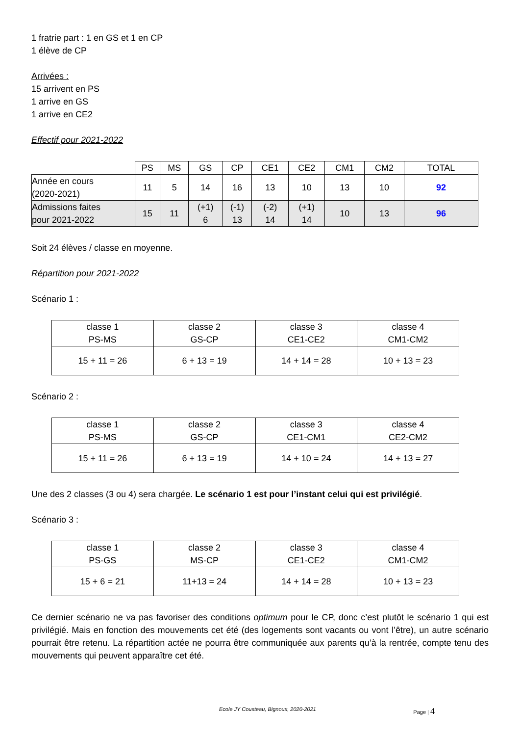1 fratrie part : 1 en GS et 1 en CP
1 élève de CP
Arrivées :
15 arrivent en PS
1 arrive en GS
1 arrive en CE2
Effectif pour 2021-2022
| | PS | MS | GS | CP | CE1 | CE2 | CM1 | CM2 | TOTAL |
| Année en cours (2020-2021) | 11 | 5 | 14 | 16 | 13 | 10 | 13 | 10 | 92 |
| Admissions faites pour 2021-2022 | 15 | 11 | (+1) 6 | (-1) 13 | (-2) 14 | (+1) 14 | 10 | 13 | 96 |
Soit 24 élèves / classe en moyenne.
Répartition pour 2021-2022
Scénario 1 :
| classe 1 PS-MS | classe 2 GS-CP | classe 3 CE1-CE2 | classe 4 CM1-CM2 |
| 15 + 11 = 26 | 6 + 13 = 19 | 14 + 14 = 28 | 10 + 13 = 23 |
Scénario 2 :
| classe 1 PS-MS | classe 2 GS-CP | classe 3 CE1-CM1 | classe 4 CE2-CM2 |
| 15 + 11 = 26 | 6 + 13 = 19 | 14 + 10 = 24 | 14 + 13 = 27 |
Une des 2 classes (3 ou 4) sera chargée. Le scénario 1 est pour l’instant celui qui est privilégié.
Scénario 3 :
| classe 1 PS-GS | classe 2 MS-CP | classe 3 CE1-CE2 | classe 4 CM1-CM2 |
| 15 + 6 = 21 | 11+13 = 24 | 14 + 14 = 28 | 10 + 13 = 23 |
Ce dernier scénario ne va pas favoriser des conditions optimum pour le CP, donc c’est plutôt le scénario 1 qui est privilégié. Mais en fonction des mouvements cet été (des logements sont vacants ou vont l’être), un autre scénario pourrait être retenu. La répartition actée ne pourra être communiquée aux parents qu’à la rentrée, compte tenu des mouvements qui peuvent apparaître cet été.
Ecole JY Cousteau, Bignoux, 2020-2021 Page | 4